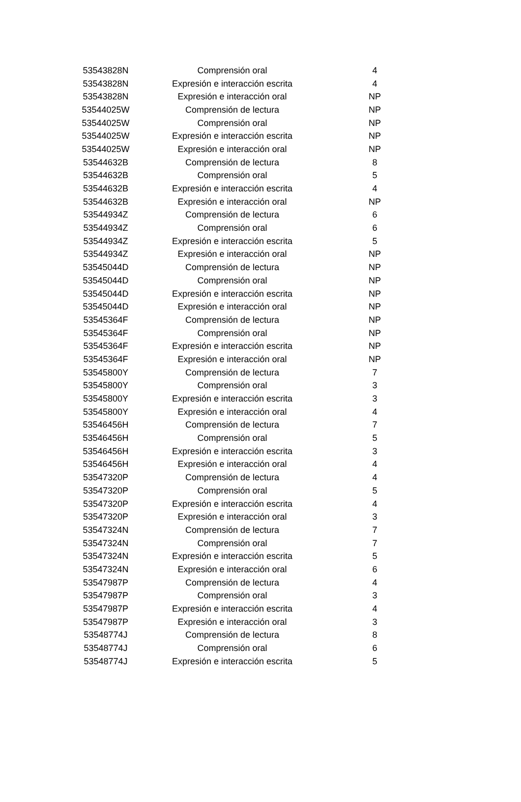| 53543828N | Comprensión oral | 4 |
| 53543828N | Expresión e interacción escrita | 4 |
| 53543828N | Expresión e interacción oral | NP |
| 53544025W | Comprensión de lectura | NP |
| 53544025W | Comprensión oral | NP |
| 53544025W | Expresión e interacción escrita | NP |
| 53544025W | Expresión e interacción oral | NP |
| 53544632B | Comprensión de lectura | 8 |
| 53544632B | Comprensión oral | 5 |
| 53544632B | Expresión e interacción escrita | 4 |
| 53544632B | Expresión e interacción oral | NP |
| 53544934Z | Comprensión de lectura | 6 |
| 53544934Z | Comprensión oral | 6 |
| 53544934Z | Expresión e interacción escrita | 5 |
| 53544934Z | Expresión e interacción oral | NP |
| 53545044D | Comprensión de lectura | NP |
| 53545044D | Comprensión oral | NP |
| 53545044D | Expresión e interacción escrita | NP |
| 53545044D | Expresión e interacción oral | NP |
| 53545364F | Comprensión de lectura | NP |
| 53545364F | Comprensión oral | NP |
| 53545364F | Expresión e interacción escrita | NP |
| 53545364F | Expresión e interacción oral | NP |
| 53545800Y | Comprensión de lectura | 7 |
| 53545800Y | Comprensión oral | 3 |
| 53545800Y | Expresión e interacción escrita | 3 |
| 53545800Y | Expresión e interacción oral | 4 |
| 53546456H | Comprensión de lectura | 7 |
| 53546456H | Comprensión oral | 5 |
| 53546456H | Expresión e interacción escrita | 3 |
| 53546456H | Expresión e interacción oral | 4 |
| 53547320P | Comprensión de lectura | 4 |
| 53547320P | Comprensión oral | 5 |
| 53547320P | Expresión e interacción escrita | 4 |
| 53547320P | Expresión e interacción oral | 3 |
| 53547324N | Comprensión de lectura | 7 |
| 53547324N | Comprensión oral | 7 |
| 53547324N | Expresión e interacción escrita | 5 |
| 53547324N | Expresión e interacción oral | 6 |
| 53547987P | Comprensión de lectura | 4 |
| 53547987P | Comprensión oral | 3 |
| 53547987P | Expresión e interacción escrita | 4 |
| 53547987P | Expresión e interacción oral | 3 |
| 53548774J | Comprensión de lectura | 8 |
| 53548774J | Comprensión oral | 6 |
| 53548774J | Expresión e interacción escrita | 5 |